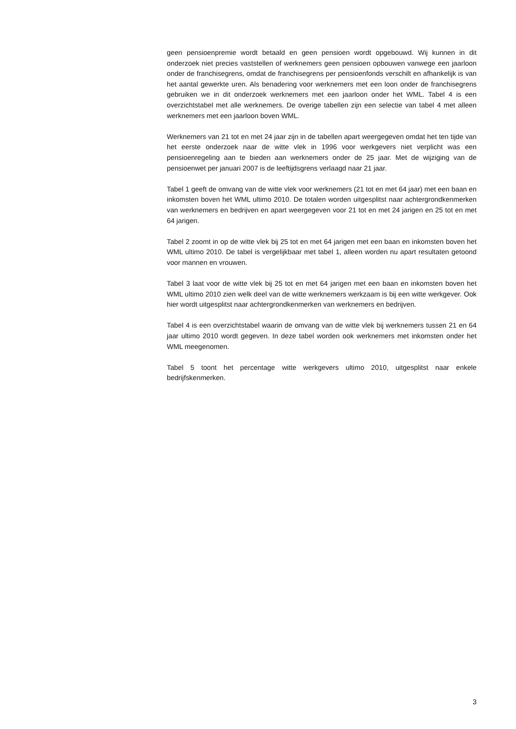geen pensioenpremie wordt betaald en geen pensioen wordt opgebouwd. Wij kunnen in dit onderzoek niet precies vaststellen of werknemers geen pensioen opbouwen vanwege een jaarloon onder de franchisegrens, omdat de franchisegrens per pensioenfonds ver­schilt en afhankelijk is van het aantal gewerkte uren. Als benadering voor werknemers met een loon onder de franchisegrens gebruiken we in dit onderzoek werknemers met een jaarloon onder het WML. Tabel 4 is een overzichtstabel met alle werknemers. De overige tabellen zijn een selectie van tabel 4 met alleen werknemers met een jaarloon boven WML.
Werknemers van 21 tot en met 24 jaar zijn in de tabellen apart weergegeven omdat het ten tijde van het eerste onderzoek naar de witte vlek in 1996 voor werkgevers niet verplicht was een pensioenregeling aan te bieden aan werknemers onder de 25 jaar. Met de wijzi­ging van de pensioenwet per januari 2007 is de leeftijdsgrens verlaagd naar 21 jaar.
Tabel 1 geeft de omvang van de witte vlek voor werknemers (21 tot en met 64 jaar) met een baan en inkomsten boven het WML ultimo 2010. De totalen worden uitgesplitst naar achtergrondkenmerken van werknemers en bedrijven en apart weergegeven voor 21 tot en met 24 jarigen en 25 tot en met 64 jarigen.
Tabel 2 zoomt in op de witte vlek bij 25 tot en met 64 jarigen met een baan en inkomsten boven het WML ultimo 2010. De tabel is vergelijkbaar met tabel 1, alleen worden nu apart resultaten getoond voor mannen en vrouwen.
Tabel 3 laat voor de witte vlek bij 25 tot en met 64 jarigen met een baan en inkomsten boven het WML ultimo 2010 zien welk deel van de witte werknemers werkzaam is bij een witte werkgever. Ook hier wordt uitgesplitst naar achtergrondkenmerken van werknemers en bedrijven.
Tabel 4 is een overzichtstabel waarin de omvang van de witte vlek bij werknemers tussen 21 en 64 jaar ultimo 2010 wordt gegeven. In deze tabel worden ook werknemers met inkomsten onder het WML meegenomen.
Tabel 5 toont het percentage witte werkgevers ultimo 2010, uitgesplitst naar enkele bedrijfskenmerken.
3